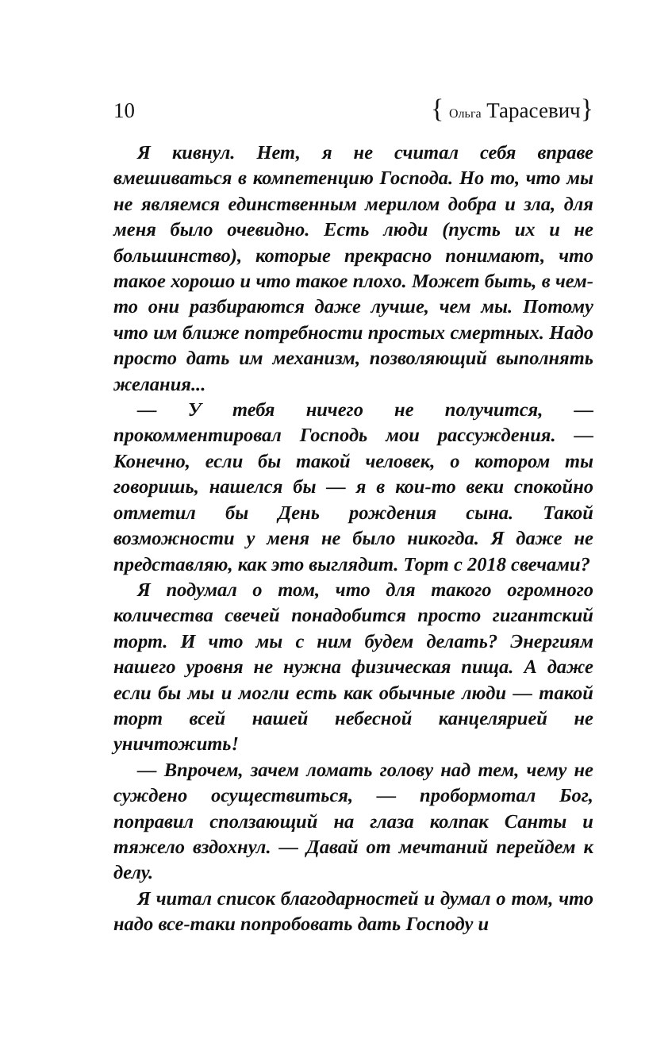10 { Ольга Тарасевич}
Я кивнул. Нет, я не считал себя вправе вмешиваться в компетенцию Господа. Но то, что мы не являемся единственным мерилом добра и зла, для меня было очевидно. Есть люди (пусть их и не большинство), которые прекрасно понимают, что такое хорошо и что такое плохо. Может быть, в чем-то они разбираются даже лучше, чем мы. Потому что им ближе потребности простых смертных. Надо просто дать им механизм, позволяющий выполнять желания...
— У тебя ничего не получится, — прокомментировал Господь мои рассуждения. — Конечно, если бы такой человек, о котором ты говоришь, нашелся бы — я в кои-то веки спокойно отметил бы День рождения сына. Такой возможности у меня не было никогда. Я даже не представляю, как это выглядит. Торт с 2018 свечами?
Я подумал о том, что для такого огромного количества свечей понадобится просто гигантский торт. И что мы с ним будем делать? Энергиям нашего уровня не нужна физическая пища. А даже если бы мы и могли есть как обычные люди — такой торт всей нашей небесной канцелярией не уничтожить!
— Впрочем, зачем ломать голову над тем, чему не суждено осуществиться, — пробормотал Бог, поправил сползающий на глаза колпак Санты и тяжело вздохнул. — Давай от мечтаний перейдем к делу.
Я читал список благодарностей и думал о том, что надо все-таки попробовать дать Господу и